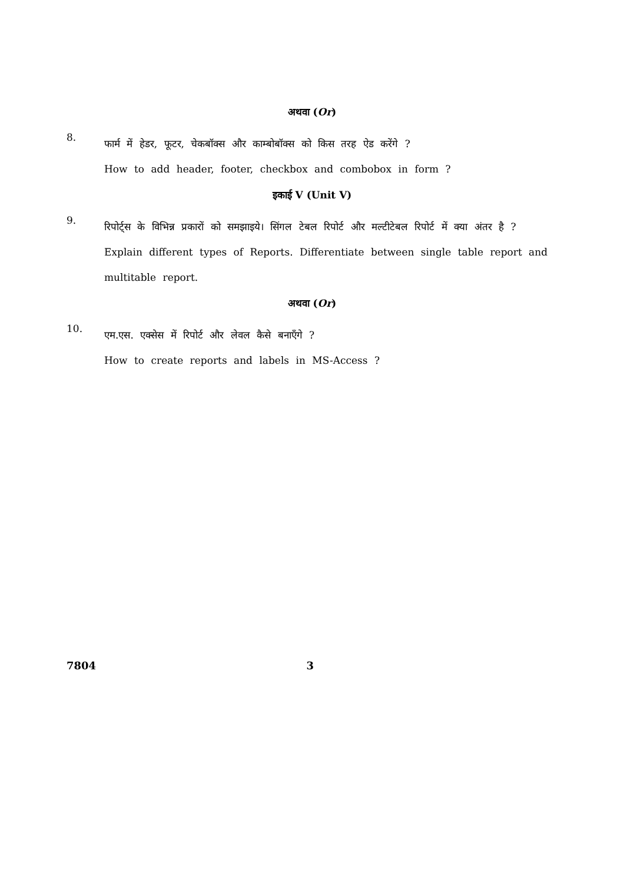अथवा (Or)
8.
फार्म में हेडर, फूटर, चेकबॉक्स और काम्बोबॉक्स को किस तरह ऐड करेंगे ?
How to add header, footer, checkbox and combobox in form ?
इकाई V (Unit V)
9.
रिपोर्ट्स के विभिन्न प्रकारों को समझाइये। सिंगल टेबल रिपोर्ट और मल्टीटेबल रिपोर्ट में क्या अंतर है ?
Explain different types of Reports. Differentiate between single table report and multitable report.
अथवा (Or)
10.
एम.एस. एक्सेस में रिपोर्ट और लेवल कैसे बनाएँगे ?
How to create reports and labels in MS-Access ?
7804 3